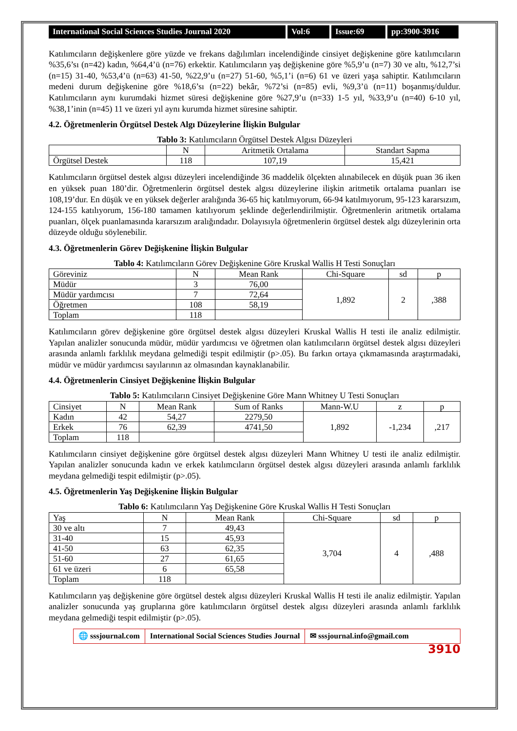International Social Sciences Studies Journal 2020
Vol:6 Issue:69 pp:3900-3916
Katılımcıların değişkenlere göre yüzde ve frekans dağılımları incelendiğinde cinsiyet değişkenine göre katılımcıların %35,6’sı (n=42) kadın, %64,4’ü (n=76) erkektir. Katılımcıların yaş değişkenine göre %5,9’u (n=7) 30 ve altı, %12,7’si (n=15) 31-40, %53,4’ü (n=63) 41-50, %22,9’u (n=27) 51-60, %5,1’i (n=6) 61 ve üzeri yaşa sahiptir. Katılımcıların medeni durum değişkenine göre %18,6’sı (n=22) bekâr, %72’si (n=85) evli, %9,3’ü (n=11) boşanmış/duldur. Katılımcıların aynı kurumdaki hizmet süresi değişkenine göre %27,9’u (n=33) 1-5 yıl, %33,9’u (n=40) 6-10 yıl, %38,1’inin (n=45) 11 ve üzeri yıl aynı kurumda hizmet süresine sahiptir.
4.2. Öğretmenlerin Örgütsel Destek Algı Düzeylerine İlişkin Bulgular
Tablo 3: Katılımcıların Örgütsel Destek Algısı Düzeyleri
| | N | Aritmetik Ortalama | Standart Sapma |
| --- | --- | --- | --- |
| Örgütsel Destek | 118 | 107,19 | 15,421 |
Katılımcıların örgütsel destek algısı düzeyleri incelendiğinde 36 maddelik ölçekten alınabilecek en düşük puan 36 iken en yüksek puan 180’dir. Öğretmenlerin örgütsel destek algısı düzeylerine ilişkin aritmetik ortalama puanları ise 108,19’dur. En düşük ve en yüksek değerler aralığında 36-65 hiç katılmıyorum, 66-94 katılmıyorum, 95-123 kararsızım, 124-155 katılıyorum, 156-180 tamamen katılıyorum şeklinde değerlendirilmiştir. Öğretmenlerin aritmetik ortalama puanları, ölçek puanlamasında kararsızım aralığındadır. Dolayısıyla öğretmenlerin örgütsel destek algı düzeylerinin orta düzeyde olduğu söylenebilir.
4.3. Öğretmenlerin Görev Değişkenine İlişkin Bulgular
Tablo 4: Katılımcıların Görev Değişkenine Göre Kruskal Wallis H Testi Sonuçları
| Göreviniz | N | Mean Rank | Chi-Square | sd | p |
| --- | --- | --- | --- | --- | --- |
| Müdür | 3 | 76,00 | 1,892 | 2 | ,388 |
| Müdür yardımcısı | 7 | 72,64 | | | |
| Öğretmen | 108 | 58,19 | | | |
| Toplam | 118 | | | | |
Katılımcıların görev değişkenine göre örgütsel destek algısı düzeyleri Kruskal Wallis H testi ile analiz edilmiştir. Yapılan analizler sonucunda müdür, müdür yardımcısı ve öğretmen olan katılımcıların örgütsel destek algısı düzeyleri arasında anlamlı farklılık meydana gelmediği tespit edilmiştir (p>.05). Bu farkın ortaya çıkmamasında araştırmadaki, müdür ve müdür yardımcısı sayılarının az olmasından kaynaklanabilir.
4.4. Öğretmenlerin Cinsiyet Değişkenine İlişkin Bulgular
Tablo 5: Katılımcıların Cinsiyet Değişkenine Göre Mann Whitney U Testi Sonuçları
| Cinsiyet | N | Mean Rank | Sum of Ranks | Mann-W.U | z | p |
| --- | --- | --- | --- | --- | --- | --- |
| Kadın | 42 | 54,27 | 2279,50 | 1,892 | -1,234 | ,217 |
| Erkek | 76 | 62,39 | 4741,50 | | | |
| Toplam | 118 | | | | | |
Katılımcıların cinsiyet değişkenine göre örgütsel destek algısı düzeyleri Mann Whitney U testi ile analiz edilmiştir. Yapılan analizler sonucunda kadın ve erkek katılımcıların örgütsel destek algısı düzeyleri arasında anlamlı farklılık meydana gelmediği tespit edilmiştir (p>.05).
4.5. Öğretmenlerin Yaş Değişkenine İlişkin Bulgular
Tablo 6: Katılımcıların Yaş Değişkenine Göre Kruskal Wallis H Testi Sonuçları
| Yaş | N | Mean Rank | Chi-Square | sd | p |
| --- | --- | --- | --- | --- | --- |
| 30 ve altı | 7 | 49,43 | 3,704 | 4 | ,488 |
| 31-40 | 15 | 45,93 | | | |
| 41-50 | 63 | 62,35 | | | |
| 51-60 | 27 | 61,65 | | | |
| 61 ve üzeri | 6 | 65,58 | | | |
| Toplam | 118 | | | | |
Katılımcıların yaş değişkenine göre örgütsel destek algısı düzeyleri Kruskal Wallis H testi ile analiz edilmiştir. Yapılan analizler sonucunda yaş gruplarına göre katılımcıların örgütsel destek algısı düzeyleri arasında anlamlı farklılık meydana gelmediği tespit edilmiştir (p>.05).
🌐 sssjournal.com
International Social Sciences Studies Journal
✉ sssjournal.info@gmail.com
3910